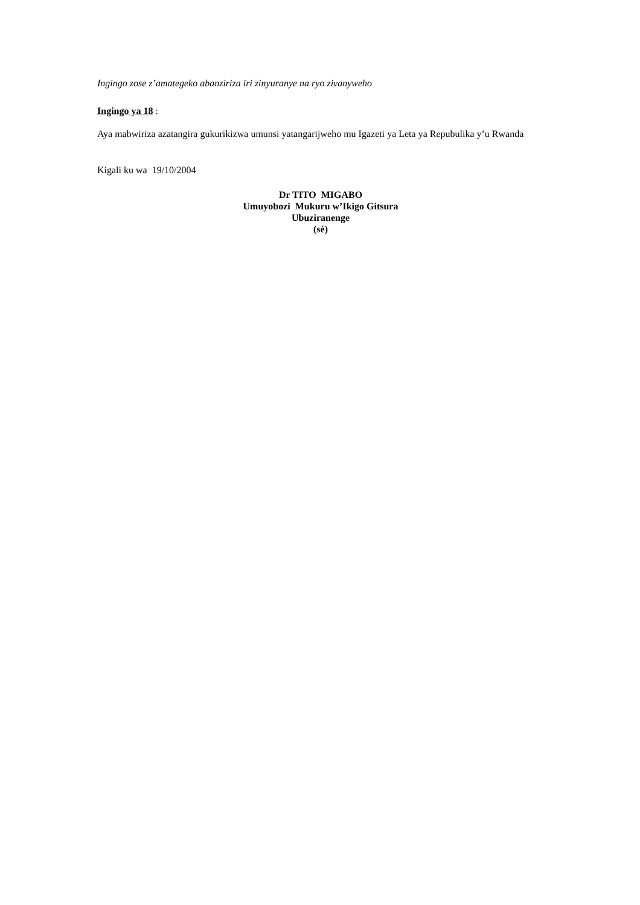Ingingo zose z’amategeko abanziriza iri zinyuranye na ryo zivanyweho
Ingingo ya 18 :
Aya mabwiriza azatangira gukurikizwa umunsi yatangarijweho mu Igazeti ya Leta ya Repubulika y’u Rwanda
Kigali ku wa 19/10/2004
Dr TITO MIGABO
Umuyobozi Mukuru w’Ikigo Gitsura
Ubuziranenge
(sé)